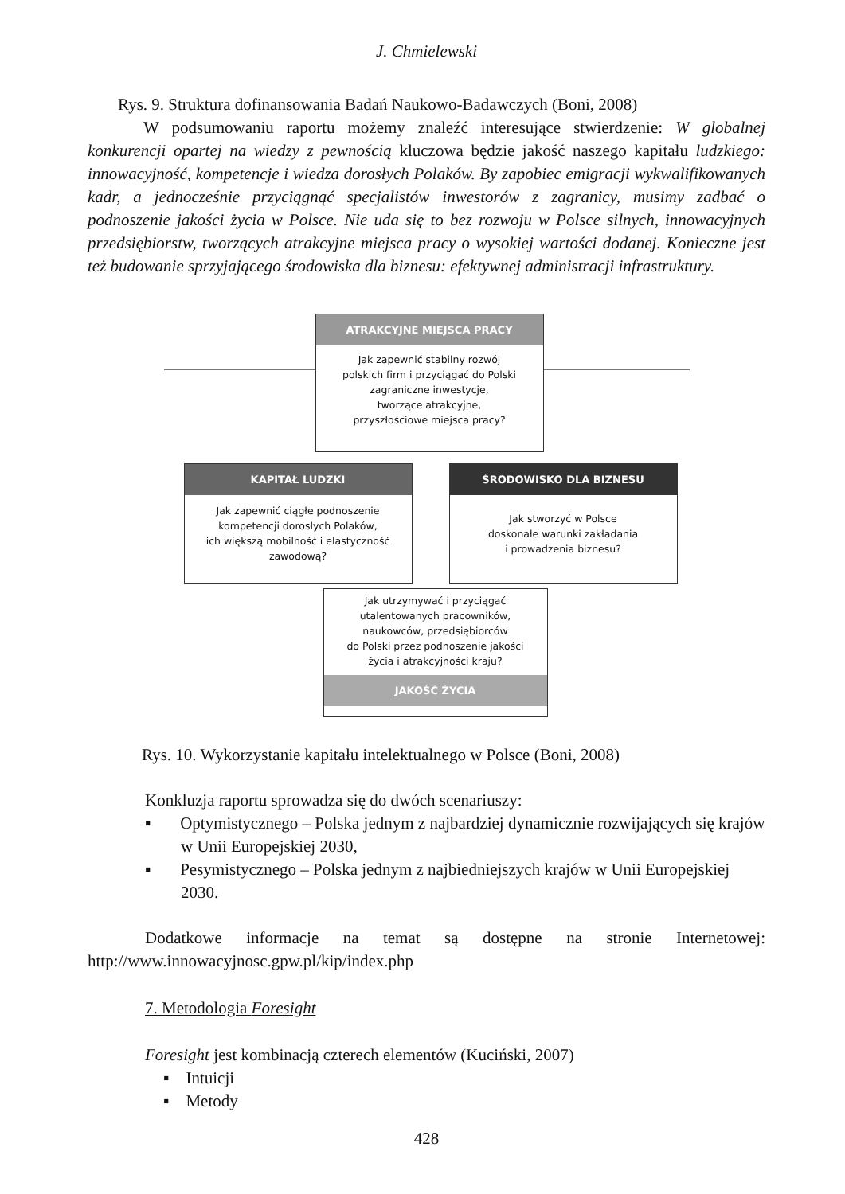J. Chmielewski
Rys. 9. Struktura dofinansowania Badań Naukowo-Badawczych (Boni, 2008)
W podsumowaniu raportu możemy znaleźć interesujące stwierdzenie: W globalnej konkurencji opartej na wiedzy z pewnością kluczowa będzie jakość naszego kapitału ludzkiego: innowacyjność, kompetencje i wiedza dorosłych Polaków. By zapobiec emigracji wykwalifikowanych kadr, a jednocześnie przyciągnąć specjalistów inwestorów z zagranicy, musimy zadbać o podnoszenie jakości życia w Polsce. Nie uda się to bez rozwoju w Polsce silnych, innowacyjnych przedsiębiorstw, tworzących atrakcyjne miejsca pracy o wysokiej wartości dodanej. Konieczne jest też budowanie sprzyjającego środowiska dla biznesu: efektywnej administracji infrastruktury.
ATRAKCYJNE MIEJSCA PRACY
Jak zapewnić stabilny rozwój
polskich firm i przyciągać do Polski
zagraniczne inwestycje,
tworzące atrakcyjne,
przyszłościowe miejsca pracy?
KAPITAŁ LUDZKI
Jak zapewnić ciągłe podnoszenie
kompetencji dorosłych Polaków,
ich większą mobilność i elastyczność
zawodową?
ŚRODOWISKO DLA BIZNESU
Jak stworzyć w Polsce
doskonałe warunki zakładania
i prowadzenia biznesu?
Jak utrzymywać i przyciągać
utalentowanych pracowników,
naukowców, przedsiębiorców
do Polski przez podnoszenie jakości
życia i atrakcyjności kraju?
JAKOŚĆ ŻYCIA
Rys. 10. Wykorzystanie kapitału intelektualnego w Polsce (Boni, 2008)
Konkluzja raportu sprowadza się do dwóch scenariuszy:
▪ Optymistycznego – Polska jednym z najbardziej dynamicznie rozwijających się krajów w Unii Europejskiej 2030,
▪ Pesymistycznego – Polska jednym z najbiedniejszych krajów w Unii Europejskiej 2030.
Dodatkowe informacje na temat są dostępne na stronie Internetowej: http://www.innowacyjnosc.gpw.pl/kip/index.php
7. Metodologia Foresight
Foresight jest kombinacją czterech elementów (Kuciński, 2007)
▪ Intuicji
▪ Metody
428